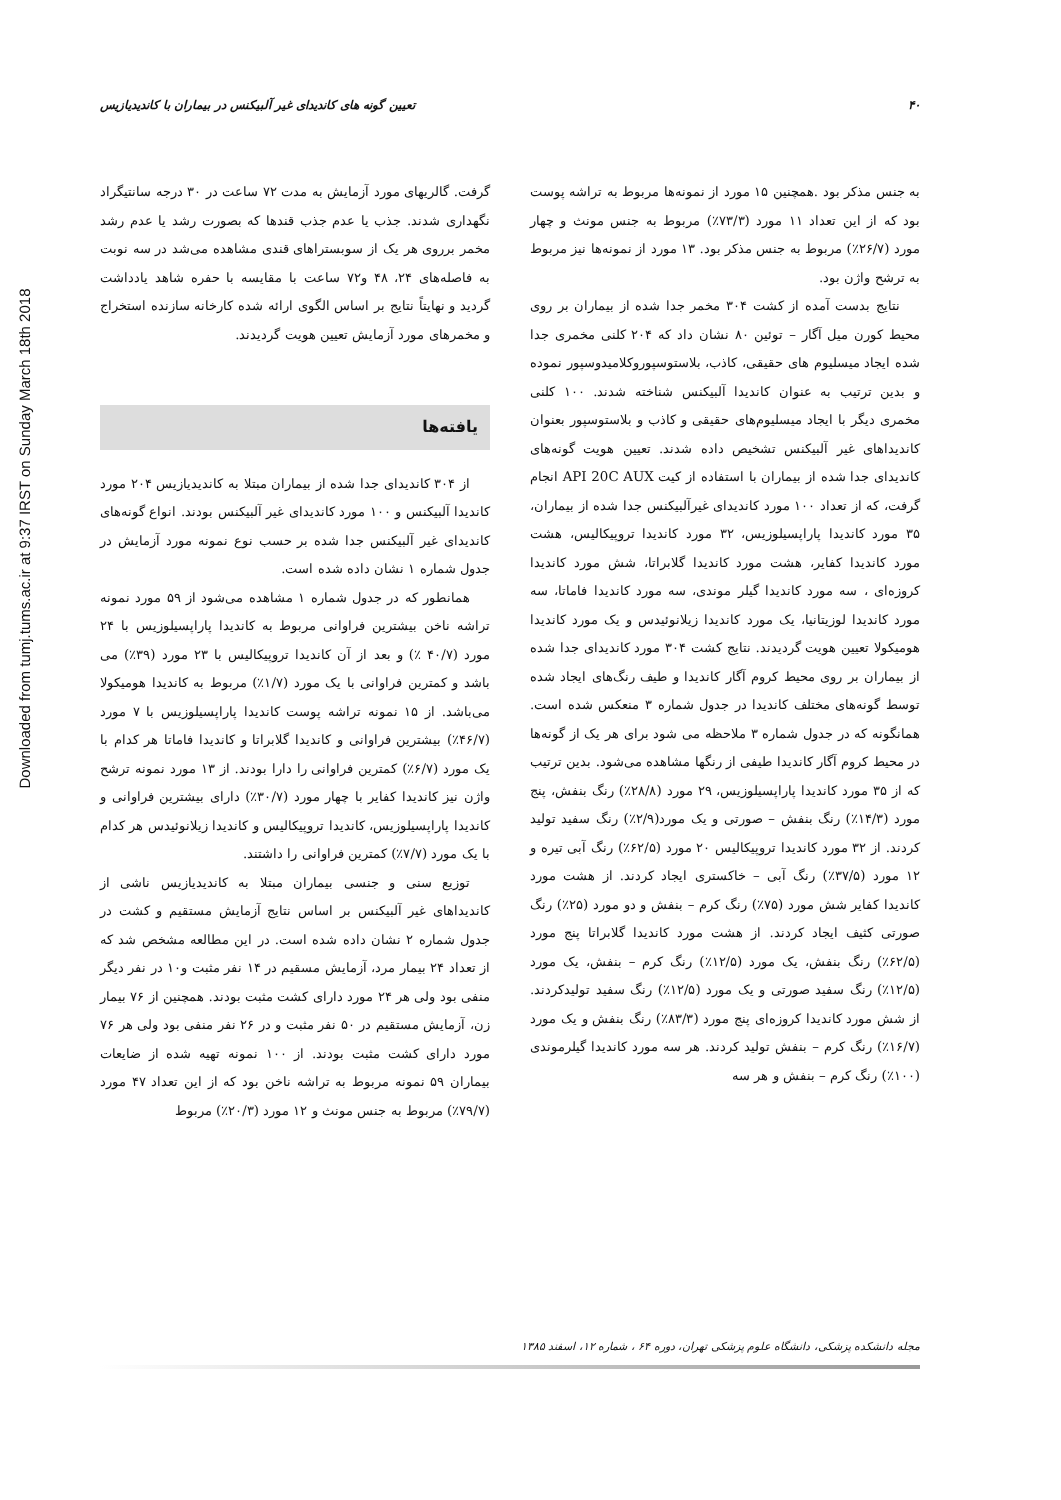Downloaded from tumj.tums.ac.ir at 9:37 IRST on Sunday March 18th 2018
۴۰ تعیین گونه های کاندیدای غیر آلبیکنس در بیماران با کاندیدیازیس
گرفت. گالریهای مورد آزمایش به مدت ۷۲ ساعت در ۳۰ درجه سانتیگراد نگهداری شدند. جذب یا عدم جذب قندها که بصورت رشد یا عدم رشد مخمر برروی هر یک از سوبستراهای قندی مشاهده می‌شد در سه نوبت به فاصله‌های ۲۴، ۴۸ و۷۲ ساعت با مقایسه با حفره شاهد یادداشت گردید و نهایتاً نتایج بر اساس الگوی ارائه شده کارخانه سازنده استخراج و مخمرهای مورد آزمایش تعیین هویت گردیدند.
یافته‌ها
از ۳۰۴ کاندیدای جدا شده از بیماران مبتلا به کاندیدیازیس ۲۰۴ مورد کاندیدا آلبیکنس و ۱۰۰ مورد کاندیدای غیر آلبیکنس بودند. انواع گونه‌های کاندیدای غیر آلبیکنس جدا شده بر حسب نوع نمونه مورد آزمایش در جدول شماره ۱ نشان داده شده است.
همانطور که در جدول شماره ۱ مشاهده می‌شود از ۵۹ مورد نمونه تراشه ناخن بیشترین فراوانی مربوط به کاندیدا پاراپسیلوزیس با ۲۴ مورد (۴۰/۷ ٪) و بعد از آن کاندیدا تروپیکالیس با ۲۳ مورد (۳۹٪) می باشد و کمترین فراوانی با یک مورد (۱/۷٪) مربوط به کاندیدا هومیکولا می‌باشد. از ۱۵ نمونه تراشه پوست کاندیدا پاراپسیلوزیس با ۷ مورد (۴۶/۷٪) بیشترین فراوانی و کاندیدا گلابراتا و کاندیدا فاماتا هر کدام با یک مورد (۶/۷٪) کمترین فراوانی را دارا بودند. از ۱۳ مورد نمونه ترشح واژن نیز کاندیدا کفایر با چهار مورد (۳۰/۷٪) دارای بیشترین فراوانی و کاندیدا پاراپسیلوزیس، کاندیدا تروپیکالیس و کاندیدا زیلانوئیدس هر کدام با یک مورد (۷/۷٪) کمترین فراوانی را داشتند.
توزیع سنی و جنسی بیماران مبتلا به کاندیدیازیس ناشی از کاندیداهای غیر آلبیکنس بر اساس نتایج آزمایش مستقیم و کشت در جدول شماره ۲ نشان داده شده است. در این مطالعه مشخص شد که از تعداد ۲۴ بیمار مرد، آزمایش مسقیم در ۱۴ نفر مثبت و۱۰ در نفر دیگر منفی بود ولی هر ۲۴ مورد دارای کشت مثبت بودند. همچنین از ۷۶ بیمار زن، آزمایش مستقیم در ۵۰ نفر مثبت و در ۲۶ نفر منفی بود ولی هر ۷۶ مورد دارای کشت مثبت بودند. از ۱۰۰ نمونه تهیه شده از ضایعات بیماران ۵۹ نمونه مربوط به تراشه ناخن بود که از این تعداد ۴۷ مورد (۷۹/۷٪) مربوط به جنس مونث و ۱۲ مورد (۲۰/۳٪) مربوط
به جنس مذکر بود .همچنین ۱۵ مورد از نمونه‌ها مربوط به تراشه پوست بود که از این تعداد ۱۱ مورد (۷۳/۳٪) مربوط به جنس مونث و چهار مورد (۲۶/۷٪) مربوط به جنس مذکر بود. ۱۳ مورد از نمونه‌ها نیز مربوط به ترشح واژن بود.
نتایج بدست آمده از کشت ۳۰۴ مخمر جدا شده از بیماران بر روی محیط کورن میل آگار – توئین ۸۰ نشان داد که ۲۰۴ کلنی مخمری جدا شده ایجاد میسلیوم های حقیقی، کاذب، بلاستوسپوروکلامیدوسپور نموده و بدین ترتیب به عنوان کاندیدا آلبیکنس شناخته شدند. ۱۰۰ کلنی مخمری دیگر با ایجاد میسلیوم‌های حقیقی و کاذب و بلاستوسپور بعنوان کاندیداهای غیر آلبیکنس تشخیص داده شدند. تعیین هویت گونه‌های کاندیدای جدا شده از بیماران با استفاده از کیت API 20C AUX انجام گرفت، که از تعداد ۱۰۰ مورد کاندیدای غیرآلبیکنس جدا شده از بیماران، ۳۵ مورد کاندیدا پاراپسیلوزیس، ۳۲ مورد کاندیدا تروپیکالیس، هشت مورد کاندیدا کفایر، هشت مورد کاندیدا گلابراتا، شش مورد کاندیدا کروزه‌ای ، سه مورد کاندیدا گیلر موندی، سه مورد کاندیدا فاماتا، سه مورد کاندیدا لوزیتانیا، یک مورد کاندیدا زیلانوئیدس و یک مورد کاندیدا هومیکولا تعیین هویت گردیدند. نتایج کشت ۳۰۴ مورد کاندیدای جدا شده از بیماران بر روی محیط کروم آگار کاندیدا و طیف رنگ‌های ایجاد شده توسط گونه‌های مختلف کاندیدا در جدول شماره ۳ منعکس شده است. همانگونه که در جدول شماره ۳ ملاحظه می شود برای هر یک از گونه‌ها در محیط کروم آگار کاندیدا طیفی از رنگها مشاهده می‌شود. بدین ترتیب که از ۳۵ مورد کاندیدا پاراپسیلوزیس، ۲۹ مورد (۲۸/۸٪) رنگ بنفش، پنج مورد (۱۴/۳٪) رنگ بنفش – صورتی و یک مورد(۲/۹٪) رنگ سفید تولید کردند. از ۳۲ مورد کاندیدا تروپیکالیس ۲۰ مورد (۶۲/۵٪) رنگ آبی تیره و ۱۲ مورد (۳۷/۵٪) رنگ آبی – خاکستری ایجاد کردند. از هشت مورد کاندیدا کفایر شش مورد (۷۵٪) رنگ کرم – بنفش و دو مورد (۲۵٪) رنگ صورتی کثیف ایجاد کردند. از هشت مورد کاندیدا گلابراتا پنج مورد (۶۲/۵٪) رنگ بنفش، یک مورد (۱۲/۵٪) رنگ کرم – بنفش، یک مورد (۱۲/۵٪) رنگ سفید صورتی و یک مورد (۱۲/۵٪) رنگ سفید تولیدکردند. از شش مورد کاندیدا کروزه‌ای پنج مورد (۸۳/۳٪) رنگ بنفش و یک مورد (۱۶/۷٪) رنگ کرم – بنفش تولید کردند. هر سه مورد کاندیدا گیلرموندی (۱۰۰٪) رنگ کرم – بنفش و هر سه
مجله دانشکده پزشکی، دانشگاه علوم پزشکی تهران، دوره ۶۴ ، شماره ۱۲، اسفند ۱۳۸۵